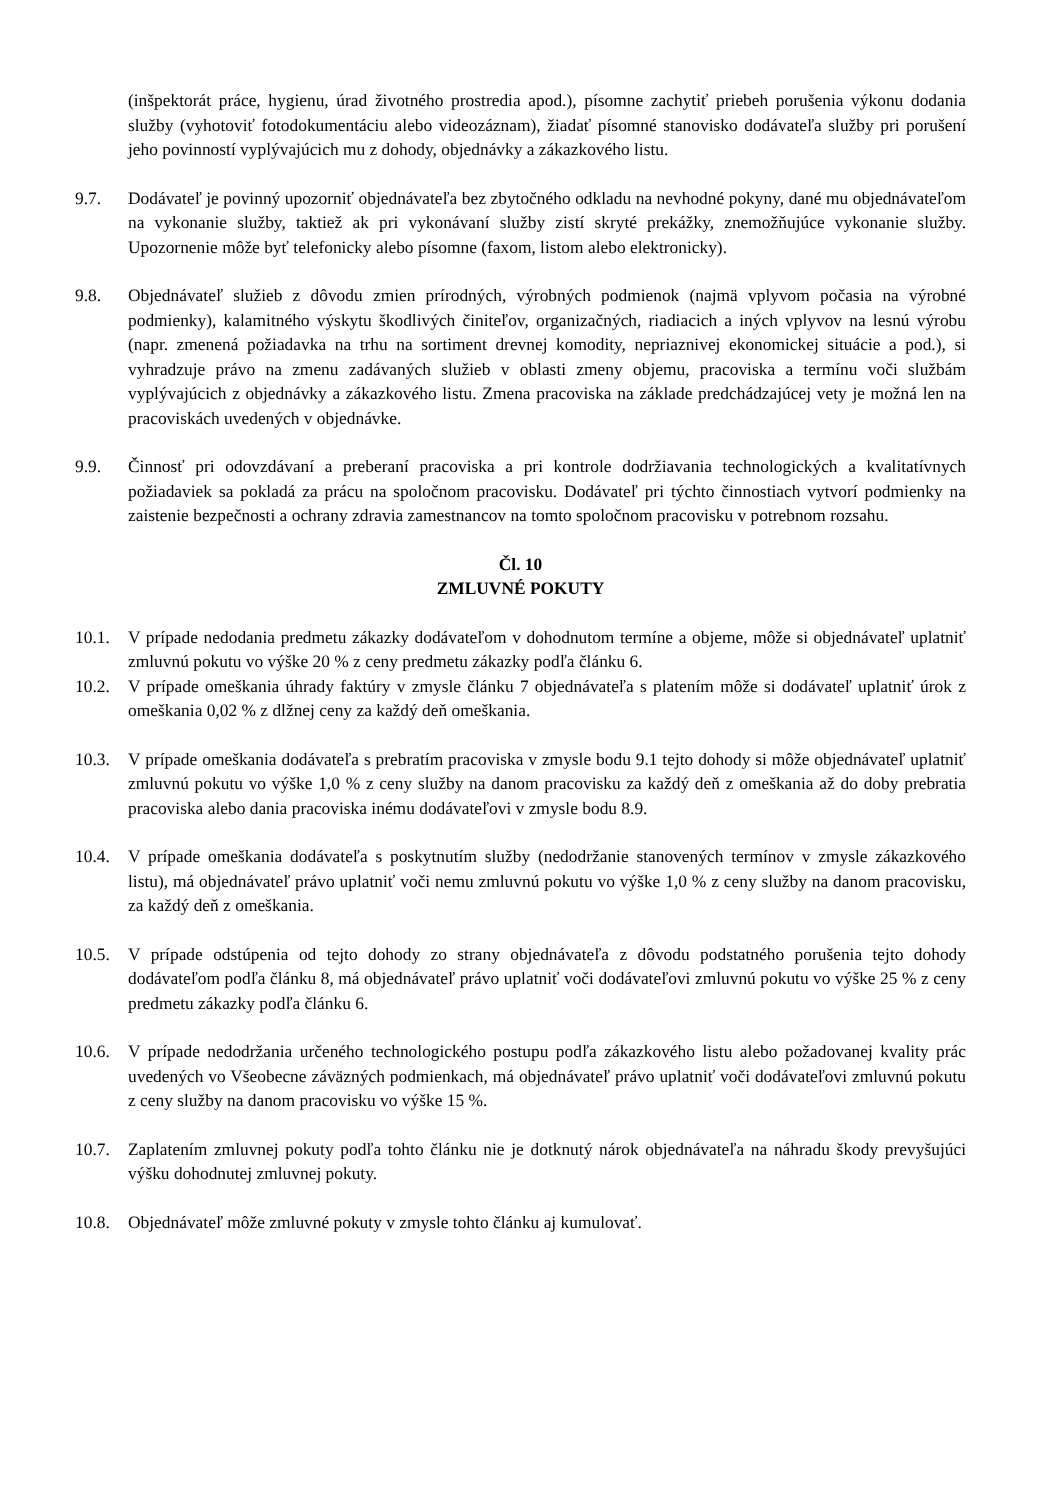(inšpektorát práce, hygienu, úrad životného prostredia apod.), písomne zachytiť priebeh porušenia výkonu dodania služby (vyhotoviť fotodokumentáciu alebo videozáznam), žiadať písomné stanovisko dodávateľa služby pri porušení jeho povinností vyplývajúcich mu z dohody, objednávky a zákazkového listu.
9.7. Dodávateľ je povinný upozorniť objednávateľa bez zbytočného odkladu na nevhodné pokyny, dané mu objednávateľom na vykonanie služby, taktiež ak pri vykonávaní služby zistí skryté prekážky, znemožňujúce vykonanie služby. Upozornenie môže byť telefonicky alebo písomne (faxom, listom alebo elektronicky).
9.8. Objednávateľ služieb z dôvodu zmien prírodných, výrobných podmienok (najmä vplyvom počasia na výrobné podmienky), kalamitného výskytu škodlivých činiteľov, organizačných, riadiacich a iných vplyvov na lesnú výrobu (napr. zmenená požiadavka na trhu na sortiment drevnej komodity, nepriaznivej ekonomickej situácie a pod.), si vyhradzuje právo na zmenu zadávaných služieb v oblasti zmeny objemu, pracoviska a termínu voči službám vyplývajúcich z objednávky a zákazkového listu. Zmena pracoviska na základe predchádzajúcej vety je možná len na pracoviskách uvedených v objednávke.
9.9. Činnosť pri odovzdávaní a preberaní pracoviska a pri kontrole dodržiavania technologických a kvalitatívnych požiadaviek sa pokladá za prácu na spoločnom pracovisku. Dodávateľ pri týchto činnostiach vytvorí podmienky na zaistenie bezpečnosti a ochrany zdravia zamestnancov na tomto spoločnom pracovisku v potrebnom rozsahu.
Čl. 10
ZMLUVNÉ POKUTY
10.1. V prípade nedodania predmetu zákazky dodávateľom v dohodnutom termíne a objeme, môže si objednávateľ uplatniť zmluvnú pokutu vo výške 20 % z ceny predmetu zákazky podľa článku 6.
10.2. V prípade omeškania úhrady faktúry v zmysle článku 7 objednávateľa s platením môže si dodávateľ uplatniť úrok z omeškania 0,02 % z dlžnej ceny za každý deň omeškania.
10.3. V prípade omeškania dodávateľa s prebratím pracoviska v zmysle bodu 9.1 tejto dohody si môže objednávateľ uplatniť zmluvnú pokutu vo výške 1,0 % z ceny služby na danom pracovisku za každý deň z omeškania až do doby prebratia pracoviska alebo dania pracoviska inému dodávateľovi v zmysle bodu 8.9.
10.4. V prípade omeškania dodávateľa s poskytnutím služby (nedodržanie stanovených termínov v zmysle zákazkového listu), má objednávateľ právo uplatniť voči nemu zmluvnú pokutu vo výške 1,0 % z ceny služby na danom pracovisku, za každý deň z omeškania.
10.5. V prípade odstúpenia od tejto dohody zo strany objednávateľa z dôvodu podstatného porušenia tejto dohody dodávateľom podľa článku 8, má objednávateľ právo uplatniť voči dodávateľovi zmluvnú pokutu vo výške 25 % z ceny predmetu zákazky podľa článku 6.
10.6. V prípade nedodržania určeného technologického postupu podľa zákazkového listu alebo požadovanej kvality prác uvedených vo Všeobecne záväzných podmienkach, má objednávateľ právo uplatniť voči dodávateľovi zmluvnú pokutu z ceny služby na danom pracovisku vo výške 15 %.
10.7. Zaplatením zmluvnej pokuty podľa tohto článku nie je dotknutý nárok objednávateľa na náhradu škody prevyšujúci výšku dohodnutej zmluvnej pokuty.
10.8. Objednávateľ môže zmluvné pokuty v zmysle tohto článku aj kumulovať.